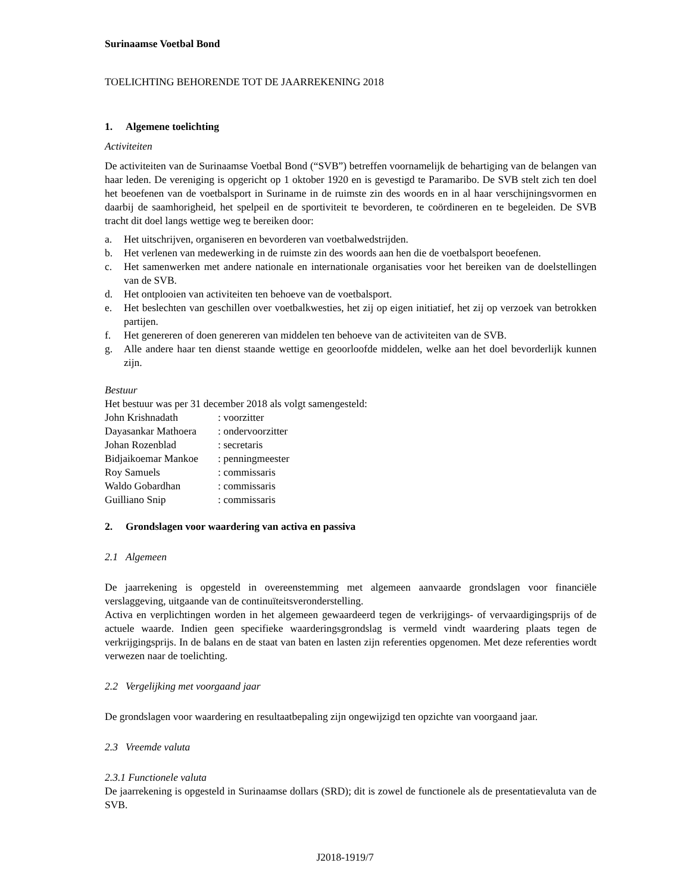Surinaamse Voetbal Bond
TOELICHTING BEHORENDE TOT DE JAARREKENING 2018
1. Algemene toelichting
Activiteiten
De activiteiten van de Surinaamse Voetbal Bond (“SVB”) betreffen voornamelijk de behartiging van de belangen van haar leden. De vereniging is opgericht op 1 oktober 1920 en is gevestigd te Paramaribo. De SVB stelt zich ten doel het beoefenen van de voetbalsport in Suriname in de ruimste zin des woords en in al haar verschijningsvormen en daarbij de saamhorigheid, het spelpeil en de sportiviteit te bevorderen, te coördineren en te begeleiden. De SVB tracht dit doel langs wettige weg te bereiken door:
a. Het uitschrijven, organiseren en bevorderen van voetbalwedstrijden.
b. Het verlenen van medewerking in de ruimste zin des woords aan hen die de voetbalsport beoefenen.
c. Het samenwerken met andere nationale en internationale organisaties voor het bereiken van de doelstellingen van de SVB.
d. Het ontplooien van activiteiten ten behoeve van de voetbalsport.
e. Het beslechten van geschillen over voetbalkwesties, het zij op eigen initiatief, het zij op verzoek van betrokken partijen.
f. Het genereren of doen genereren van middelen ten behoeve van de activiteiten van de SVB.
g. Alle andere haar ten dienst staande wettige en geoorloofde middelen, welke aan het doel bevorderlijk kunnen zijn.
Bestuur
Het bestuur was per 31 december 2018 als volgt samengesteld:
| John Krishnadath | : voorzitter |
| Dayasankar Mathoera | : ondervoorzitter |
| Johan Rozenblad | : secretaris |
| Bidjaikoemar Mankoe | : penningmeester |
| Roy Samuels | : commissaris |
| Waldo Gobardhan | : commissaris |
| Guilliano Snip | : commissaris |
2. Grondslagen voor waardering van activa en passiva
2.1 Algemeen
De jaarrekening is opgesteld in overeenstemming met algemeen aanvaarde grondslagen voor financiële verslaggeving, uitgaande van de continuïteitsveronderstelling.
Activa en verplichtingen worden in het algemeen gewaardeerd tegen de verkrijgings- of vervaardigingsprijs of de actuele waarde. Indien geen specifieke waarderingsgrondslag is vermeld vindt waardering plaats tegen de verkrijgingsprijs. In de balans en de staat van baten en lasten zijn referenties opgenomen. Met deze referenties wordt verwezen naar de toelichting.
2.2 Vergelijking met voorgaand jaar
De grondslagen voor waardering en resultaatbepaling zijn ongewijzigd ten opzichte van voorgaand jaar.
2.3 Vreemde valuta
2.3.1 Functionele valuta
De jaarrekening is opgesteld in Surinaamse dollars (SRD); dit is zowel de functionele als de presentatievaluta van de SVB.
J2018-1919/7